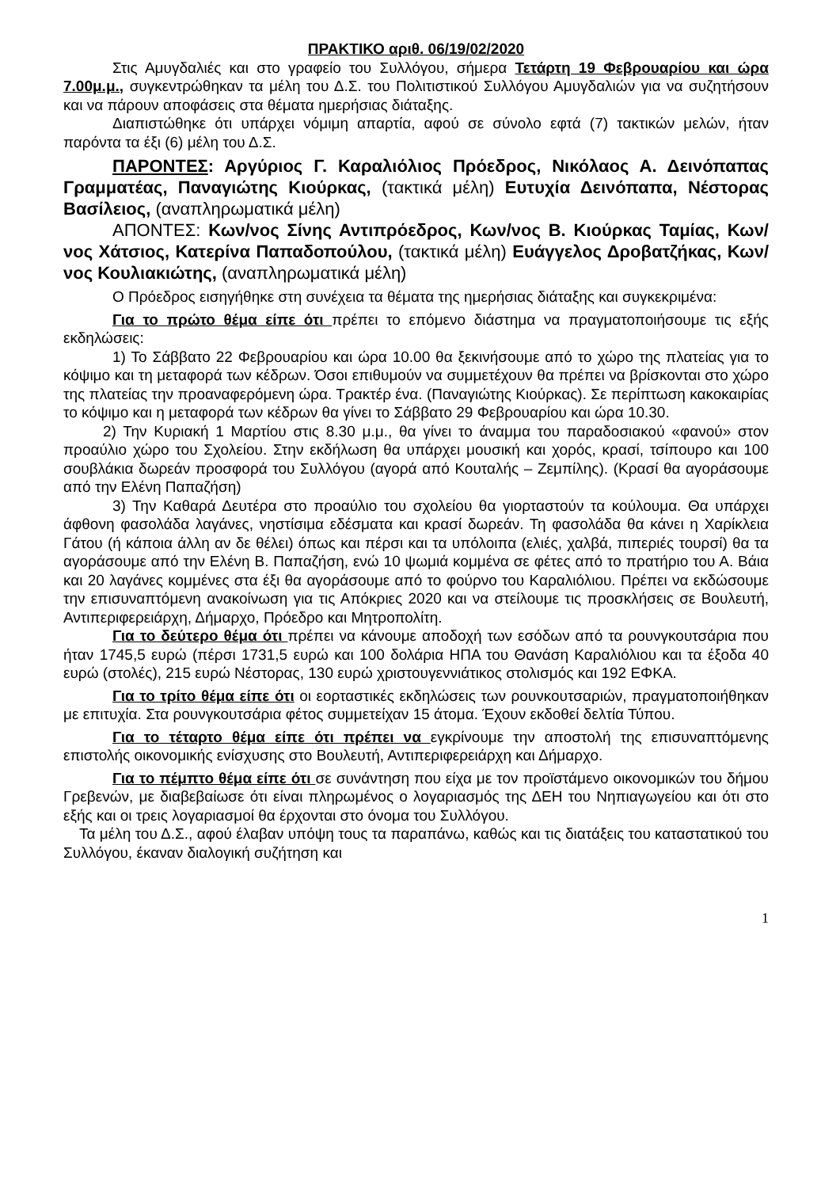ΠΡΑΚΤΙΚΟ αριθ. 06/19/02/2020
Στις Αμυγδαλιές και στο γραφείο του Συλλόγου, σήμερα Τετάρτη 19 Φεβρουαρίου και ώρα 7.00μ.μ., συγκεντρώθηκαν τα μέλη του Δ.Σ. του Πολιτιστικού Συλλόγου Αμυγδαλιών για να συζητήσουν και να πάρουν αποφάσεις στα θέματα ημερήσιας διάταξης.
Διαπιστώθηκε ότι υπάρχει νόμιμη απαρτία, αφού σε σύνολο εφτά (7) τακτικών μελών, ήταν παρόντα τα έξι (6) μέλη του Δ.Σ.
ΠΑΡΟΝΤΕΣ: Αργύριος Γ. Καραλιόλιος Πρόεδρος, Νικόλαος Α. Δεινόπαπας Γραμματέας, Παναγιώτης Κιούρκας, (τακτικά μέλη) Ευτυχία Δεινόπαπα, Νέστορας Βασίλειος, (αναπληρωματικά μέλη)
ΑΠΟΝΤΕΣ: Κων/νος Σίνης Αντιπρόεδρος, Κων/νος Β. Κιούρκας Ταμίας, Κων/νος Χάτσιος, Κατερίνα Παπαδοπούλου, (τακτικά μέλη) Ευάγγελος Δροβατζήκας, Κων/νος Κουλιακιώτης, (αναπληρωματικά μέλη)
Ο Πρόεδρος εισηγήθηκε στη συνέχεια τα θέματα της ημερήσιας διάταξης και συγκεκριμένα:
Για το πρώτο θέμα είπε ότι πρέπει το επόμενο διάστημα να πραγματοποιήσουμε τις εξής εκδηλώσεις:
1) Το Σάββατο 22 Φεβρουαρίου και ώρα 10.00 θα ξεκινήσουμε από το χώρο της πλατείας για το κόψιμο και τη μεταφορά των κέδρων. Όσοι επιθυμούν να συμμετέχουν θα πρέπει να βρίσκονται στο χώρο της πλατείας την προαναφερόμενη ώρα. Τρακτέρ ένα. (Παναγιώτης Κιούρκας). Σε περίπτωση κακοκαιρίας το κόψιμο και η μεταφορά των κέδρων θα γίνει το Σάββατο 29 Φεβρουαρίου και ώρα 10.30.
2) Την Κυριακή 1 Μαρτίου στις 8.30 μ.μ., θα γίνει το άναμμα του παραδοσιακού «φανού» στον προαύλιο χώρο του Σχολείου. Στην εκδήλωση θα υπάρχει μουσική και χορός, κρασί, τσίπουρο και 100 σουβλάκια δωρεάν προσφορά του Συλλόγου (αγορά από Κουταλής – Ζεμπίλης). (Κρασί θα αγοράσουμε από την Ελένη Παπαζήση)
3) Την Καθαρά Δευτέρα στο προαύλιο του σχολείου θα γιορταστούν τα κούλουμα. Θα υπάρχει άφθονη φασολάδα λαγάνες, νηστίσιμα εδέσματα και κρασί δωρεάν. Τη φασολάδα θα κάνει η Χαρίκλεια Γάτου (ή κάποια άλλη αν δε θέλει) όπως και πέρσι και τα υπόλοιπα (ελιές, χαλβά, πιπεριές τουρσί) θα τα αγοράσουμε από την Ελένη Β. Παπαζήση, ενώ 10 ψωμιά κομμένα σε φέτες από το πρατήριο του Α. Βάια και 20 λαγάνες κομμένες στα έξι θα αγοράσουμε από το φούρνο του Καραλιόλιου. Πρέπει να εκδώσουμε την επισυναπτόμενη ανακοίνωση για τις Απόκριες 2020 και να στείλουμε τις προσκλήσεις σε Βουλευτή, Αντιπεριφερειάρχη, Δήμαρχο, Πρόεδρο και Μητροπολίτη.
Για το δεύτερο θέμα ότι πρέπει να κάνουμε αποδοχή των εσόδων από τα ρουνγκουτσάρια που ήταν 1745,5 ευρώ (πέρσι 1731,5 ευρώ και 100 δολάρια ΗΠΑ του Θανάση Καραλιόλιου και τα έξοδα 40 ευρώ (στολές), 215 ευρώ Νέστορας, 130 ευρώ χριστουγεννιάτικος στολισμός και 192 ΕΦΚΑ.
Για το τρίτο θέμα είπε ότι οι εορταστικές εκδηλώσεις των ρουνκουτσαριών, πραγματοποιήθηκαν με επιτυχία. Στα ρουνγκουτσάρια φέτος συμμετείχαν 15 άτομα. Έχουν εκδοθεί δελτία Τύπου.
Για το τέταρτο θέμα είπε ότι πρέπει να εγκρίνουμε την αποστολή της επισυναπτόμενης επιστολής οικονομικής ενίσχυσης στο Βουλευτή, Αντιπεριφερειάρχη και Δήμαρχο.
Για το πέμπτο θέμα είπε ότι σε συνάντηση που είχα με τον προϊστάμενο οικονομικών του δήμου Γρεβενών, με διαβεβαίωσε ότι είναι πληρωμένος ο λογαριασμός της ΔΕΗ του Νηπιαγωγείου και ότι στο εξής και οι τρεις λογαριασμοί θα έρχονται στο όνομα του Συλλόγου.
Τα μέλη του Δ.Σ., αφού έλαβαν υπόψη τους τα παραπάνω, καθώς και τις διατάξεις του καταστατικού του Συλλόγου, έκαναν διαλογική συζήτηση και
1